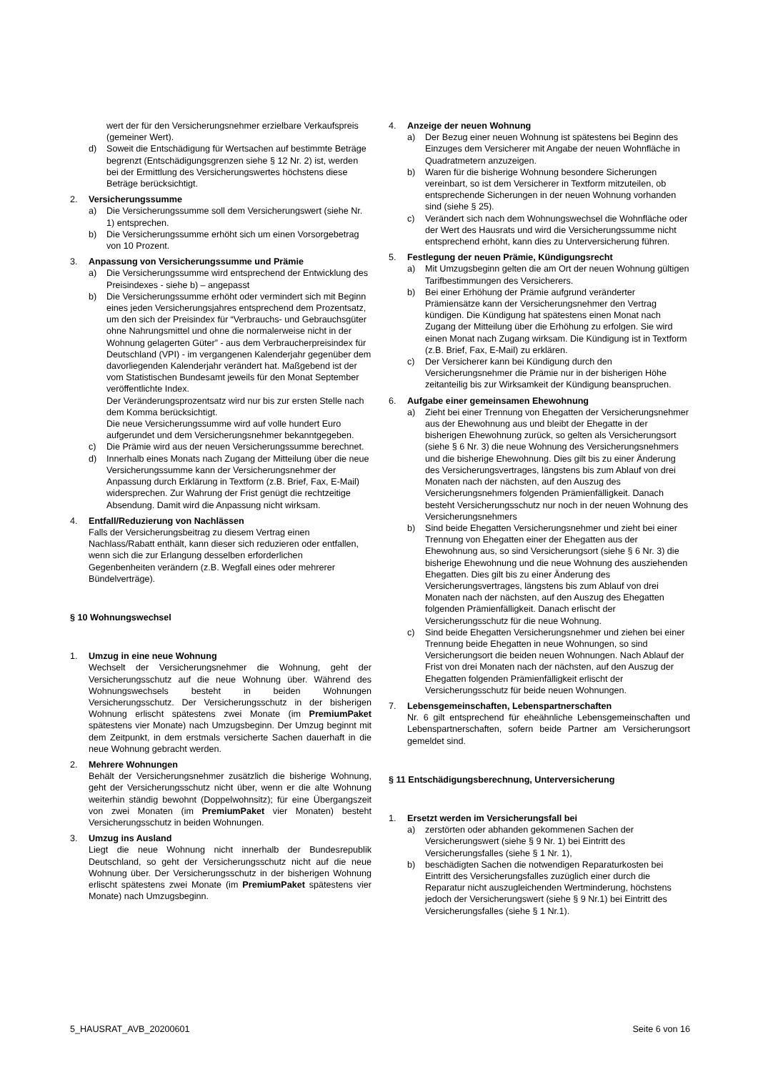wert der für den Versicherungsnehmer erzielbare Verkaufspreis (gemeiner Wert).
d) Soweit die Entschädigung für Wertsachen auf bestimmte Beträge begrenzt (Entschädigungsgrenzen siehe § 12 Nr. 2) ist, werden bei der Ermittlung des Versicherungswertes höchstens diese Beträge berücksichtigt.
2. Versicherungssumme
a) Die Versicherungssumme soll dem Versicherungswert (siehe Nr. 1) entsprechen.
b) Die Versicherungssumme erhöht sich um einen Vorsorgebetrag von 10 Prozent.
3. Anpassung von Versicherungssumme und Prämie
a) Die Versicherungssumme wird entsprechend der Entwicklung des Preisindexes - siehe b) – angepasst
b) Die Versicherungssumme erhöht oder vermindert sich mit Beginn eines jeden Versicherungsjahres entsprechend dem Prozentsatz, um den sich der Preisindex für “Verbrauchs- und Gebrauchsgüter ohne Nahrungsmittel und ohne die normalerweise nicht in der Wohnung gelagerten Güter” - aus dem Verbraucherpreisindex für Deutschland (VPI) - im vergangenen Kalenderjahr gegenüber dem davorliegenden Kalenderjahr verändert hat. Maßgebend ist der vom Statistischen Bundesamt jeweils für den Monat September veröffentlichte Index.
Der Veränderungsprozentsatz wird nur bis zur ersten Stelle nach dem Komma berücksichtigt.
Die neue Versicherungssumme wird auf volle hundert Euro aufgerundet und dem Versicherungsnehmer bekanntgegeben.
c) Die Prämie wird aus der neuen Versicherungssumme berechnet.
d) Innerhalb eines Monats nach Zugang der Mitteilung über die neue Versicherungssumme kann der Versicherungsnehmer der Anpassung durch Erklärung in Textform (z.B. Brief, Fax, E-Mail) widersprechen. Zur Wahrung der Frist genügt die rechtzeitige Absendung. Damit wird die Anpassung nicht wirksam.
4. Entfall/Reduzierung von Nachlässen
Falls der Versicherungsbeitrag zu diesem Vertrag einen Nachlass/Rabatt enthält, kann dieser sich reduzieren oder entfallen, wenn sich die zur Erlangung desselben erforderlichen Gegenbenheiten verändern (z.B. Wegfall eines oder mehrerer Bündelverträge).
§ 10 Wohnungswechsel
1. Umzug in eine neue Wohnung
Wechselt der Versicherungsnehmer die Wohnung, geht der Versicherungsschutz auf die neue Wohnung über. Während des Wohnungswechsels besteht in beiden Wohnungen Versicherungsschutz. Der Versicherungsschutz in der bisherigen Wohnung erlischt spätestens zwei Monate (im PremiumPaket spätestens vier Monate) nach Umzugsbeginn. Der Umzug beginnt mit dem Zeitpunkt, in dem erstmals versicherte Sachen dauerhaft in die neue Wohnung gebracht werden.
2. Mehrere Wohnungen
Behält der Versicherungsnehmer zusätzlich die bisherige Wohnung, geht der Versicherungsschutz nicht über, wenn er die alte Wohnung weiterhin ständig bewohnt (Doppelwohnsitz); für eine Übergangszeit von zwei Monaten (im PremiumPaket vier Monaten) besteht Versicherungsschutz in beiden Wohnungen.
3. Umzug ins Ausland
Liegt die neue Wohnung nicht innerhalb der Bundesrepublik Deutschland, so geht der Versicherungsschutz nicht auf die neue Wohnung über. Der Versicherungsschutz in der bisherigen Wohnung erlischt spätestens zwei Monate (im PremiumPaket spätestens vier Monate) nach Umzugsbeginn.
4. Anzeige der neuen Wohnung
a) Der Bezug einer neuen Wohnung ist spätestens bei Beginn des Einzuges dem Versicherer mit Angabe der neuen Wohnfläche in Quadratmetern anzuzeigen.
b) Waren für die bisherige Wohnung besondere Sicherungen vereinbart, so ist dem Versicherer in Textform mitzuteilen, ob entsprechende Sicherungen in der neuen Wohnung vorhanden sind (siehe § 25).
c) Verändert sich nach dem Wohnungswechsel die Wohnfläche oder der Wert des Hausrats und wird die Versicherungssumme nicht entsprechend erhöht, kann dies zu Unterversicherung führen.
5. Festlegung der neuen Prämie, Kündigungsrecht
a) Mit Umzugsbeginn gelten die am Ort der neuen Wohnung gültigen Tarifbestimmungen des Versicherers.
b) Bei einer Erhöhung der Prämie aufgrund veränderter Prämiensätze kann der Versicherungsnehmer den Vertrag kündigen. Die Kündigung hat spätestens einen Monat nach Zugang der Mitteilung über die Erhöhung zu erfolgen. Sie wird einen Monat nach Zugang wirksam. Die Kündigung ist in Textform (z.B. Brief, Fax, E-Mail) zu erklären.
c) Der Versicherer kann bei Kündigung durch den Versicherungsnehmer die Prämie nur in der bisherigen Höhe zeitanteilig bis zur Wirksamkeit der Kündigung beanspruchen.
6. Aufgabe einer gemeinsamen Ehewohnung
a) Zieht bei einer Trennung von Ehegatten der Versicherungsnehmer aus der Ehewohnung aus und bleibt der Ehegatte in der bisherigen Ehewohnung zurück, so gelten als Versicherungsort (siehe § 6 Nr. 3) die neue Wohnung des Versicherungsnehmers und die bisherige Ehewohnung. Dies gilt bis zu einer Änderung des Versicherungsvertrages, längstens bis zum Ablauf von drei Monaten nach der nächsten, auf den Auszug des Versicherungsnehmers folgenden Prämienfälligkeit. Danach besteht Versicherungsschutz nur noch in der neuen Wohnung des Versicherungsnehmers
b) Sind beide Ehegatten Versicherungsnehmer und zieht bei einer Trennung von Ehegatten einer der Ehegatten aus der Ehewohnung aus, so sind Versicherungsort (siehe § 6 Nr. 3) die bisherige Ehewohnung und die neue Wohnung des ausziehenden Ehegatten. Dies gilt bis zu einer Änderung des Versicherungsvertrages, längstens bis zum Ablauf von drei Monaten nach der nächsten, auf den Auszug des Ehegatten folgenden Prämienfälligkeit. Danach erlischt der Versicherungsschutz für die neue Wohnung.
c) Sind beide Ehegatten Versicherungsnehmer und ziehen bei einer Trennung beide Ehegatten in neue Wohnungen, so sind Versicherungsort die beiden neuen Wohnungen. Nach Ablauf der Frist von drei Monaten nach der nächsten, auf den Auszug der Ehegatten folgenden Prämienfälligkeit erlischt der Versicherungsschutz für beide neuen Wohnungen.
7. Lebensgemeinschaften, Lebenspartnerschaften
Nr. 6 gilt entsprechend für eheähnliche Lebensgemeinschaften und Lebenspartnerschaften, sofern beide Partner am Versicherungsort gemeldet sind.
§ 11 Entschädigungsberechnung, Unterversicherung
1. Ersetzt werden im Versicherungsfall bei
a) zerstörten oder abhanden gekommenen Sachen der Versicherungswert (siehe § 9 Nr. 1) bei Eintritt des Versicherungsfalles (siehe § 1 Nr. 1),
b) beschädigten Sachen die notwendigen Reparaturkosten bei Eintritt des Versicherungsfalles zuzüglich einer durch die Reparatur nicht auszugleichenden Wertminderung, höchstens jedoch der Versicherungswert (siehe § 9 Nr.1) bei Eintritt des Versicherungsfalles (siehe § 1 Nr.1).
5_HAUSRAT_AVB_20200601 Seite 6 von 16